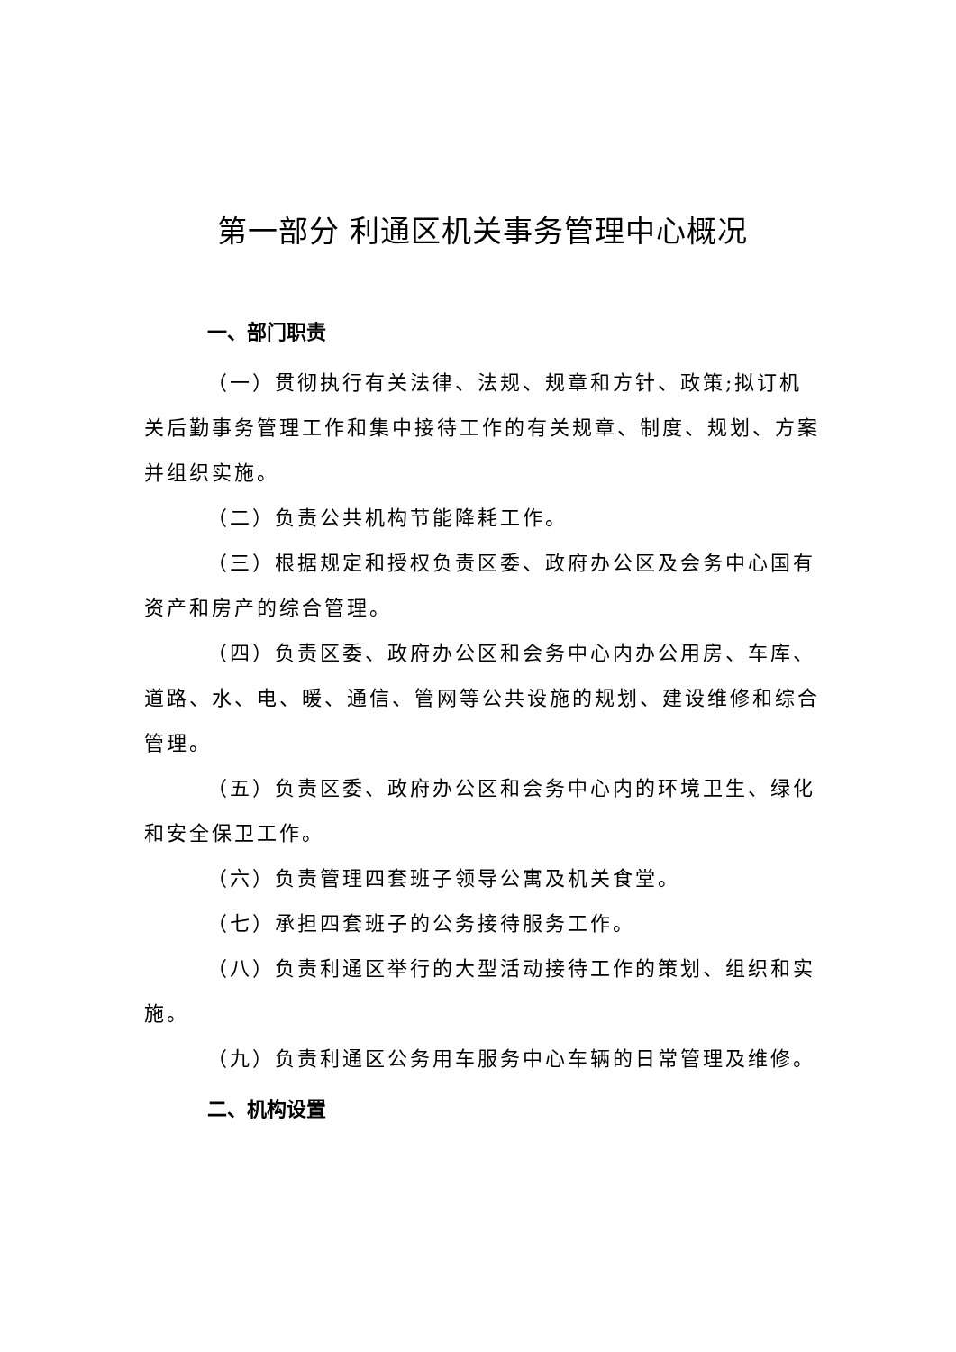第一部分 利通区机关事务管理中心概况
一、部门职责
（一）贯彻执行有关法律、法规、规章和方针、政策;拟订机关后勤事务管理工作和集中接待工作的有关规章、制度、规划、方案并组织实施。
（二）负责公共机构节能降耗工作。
（三）根据规定和授权负责区委、政府办公区及会务中心国有资产和房产的综合管理。
（四）负责区委、政府办公区和会务中心内办公用房、车库、道路、水、电、暖、通信、管网等公共设施的规划、建设维修和综合管理。
（五）负责区委、政府办公区和会务中心内的环境卫生、绿化和安全保卫工作。
（六）负责管理四套班子领导公寓及机关食堂。
（七）承担四套班子的公务接待服务工作。
（八）负责利通区举行的大型活动接待工作的策划、组织和实施。
（九）负责利通区公务用车服务中心车辆的日常管理及维修。
二、机构设置